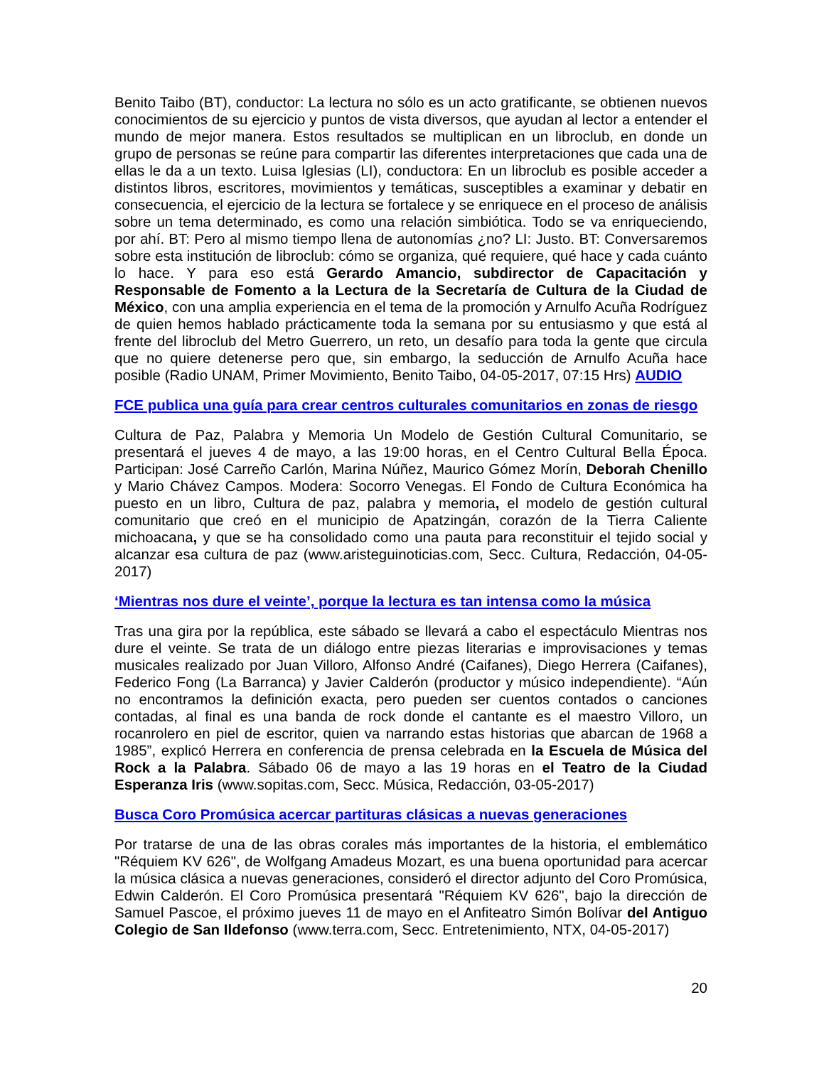Benito Taibo (BT), conductor: La lectura no sólo es un acto gratificante, se obtienen nuevos conocimientos de su ejercicio y puntos de vista diversos, que ayudan al lector a entender el mundo de mejor manera. Estos resultados se multiplican en un libroclub, en donde un grupo de personas se reúne para compartir las diferentes interpretaciones que cada una de ellas le da a un texto. Luisa Iglesias (LI), conductora: En un libroclub es posible acceder a distintos libros, escritores, movimientos y temáticas, susceptibles a examinar y debatir en consecuencia, el ejercicio de la lectura se fortalece y se enriquece en el proceso de análisis sobre un tema determinado, es como una relación simbiótica. Todo se va enriqueciendo, por ahí. BT: Pero al mismo tiempo llena de autonomías ¿no? LI: Justo. BT: Conversaremos sobre esta institución de libroclub: cómo se organiza, qué requiere, qué hace y cada cuánto lo hace. Y para eso está Gerardo Amancio, subdirector de Capacitación y Responsable de Fomento a la Lectura de la Secretaría de Cultura de la Ciudad de México, con una amplia experiencia en el tema de la promoción y Arnulfo Acuña Rodríguez de quien hemos hablado prácticamente toda la semana por su entusiasmo y que está al frente del libroclub del Metro Guerrero, un reto, un desafío para toda la gente que circula que no quiere detenerse pero que, sin embargo, la seducción de Arnulfo Acuña hace posible (Radio UNAM, Primer Movimiento, Benito Taibo, 04-05-2017, 07:15 Hrs) AUDIO
FCE publica una guía para crear centros culturales comunitarios en zonas de riesgo
Cultura de Paz, Palabra y Memoria Un Modelo de Gestión Cultural Comunitario, se presentará el jueves 4 de mayo, a las 19:00 horas, en el Centro Cultural Bella Época. Participan: José Carreño Carlón, Marina Núñez, Maurico Gómez Morín, Deborah Chenillo y Mario Chávez Campos. Modera: Socorro Venegas. El Fondo de Cultura Económica ha puesto en un libro, Cultura de paz, palabra y memoria, el modelo de gestión cultural comunitario que creó en el municipio de Apatzingán, corazón de la Tierra Caliente michoacana, y que se ha consolidado como una pauta para reconstituir el tejido social y alcanzar esa cultura de paz (www.aristeguinoticias.com, Secc. Cultura, Redacción, 04-05-2017)
‘Mientras nos dure el veinte’, porque la lectura es tan intensa como la música
Tras una gira por la república, este sábado se llevará a cabo el espectáculo Mientras nos dure el veinte. Se trata de un diálogo entre piezas literarias e improvisaciones y temas musicales realizado por Juan Villoro, Alfonso André (Caifanes), Diego Herrera (Caifanes), Federico Fong (La Barranca) y Javier Calderón (productor y músico independiente). “Aún no encontramos la definición exacta, pero pueden ser cuentos contados o canciones contadas, al final es una banda de rock donde el cantante es el maestro Villoro, un rocanrolero en piel de escritor, quien va narrando estas historias que abarcan de 1968 a 1985”, explicó Herrera en conferencia de prensa celebrada en la Escuela de Música del Rock a la Palabra. Sábado 06 de mayo a las 19 horas en el Teatro de la Ciudad Esperanza Iris (www.sopitas.com, Secc. Música, Redacción, 03-05-2017)
Busca Coro Promúsica acercar partituras clásicas a nuevas generaciones
Por tratarse de una de las obras corales más importantes de la historia, el emblemático "Réquiem KV 626", de Wolfgang Amadeus Mozart, es una buena oportunidad para acercar la música clásica a nuevas generaciones, consideró el director adjunto del Coro Promúsica, Edwin Calderón. El Coro Promúsica presentará "Réquiem KV 626", bajo la dirección de Samuel Pascoe, el próximo jueves 11 de mayo en el Anfiteatro Simón Bolívar del Antiguo Colegio de San Ildefonso (www.terra.com, Secc. Entretenimiento, NTX, 04-05-2017)
20